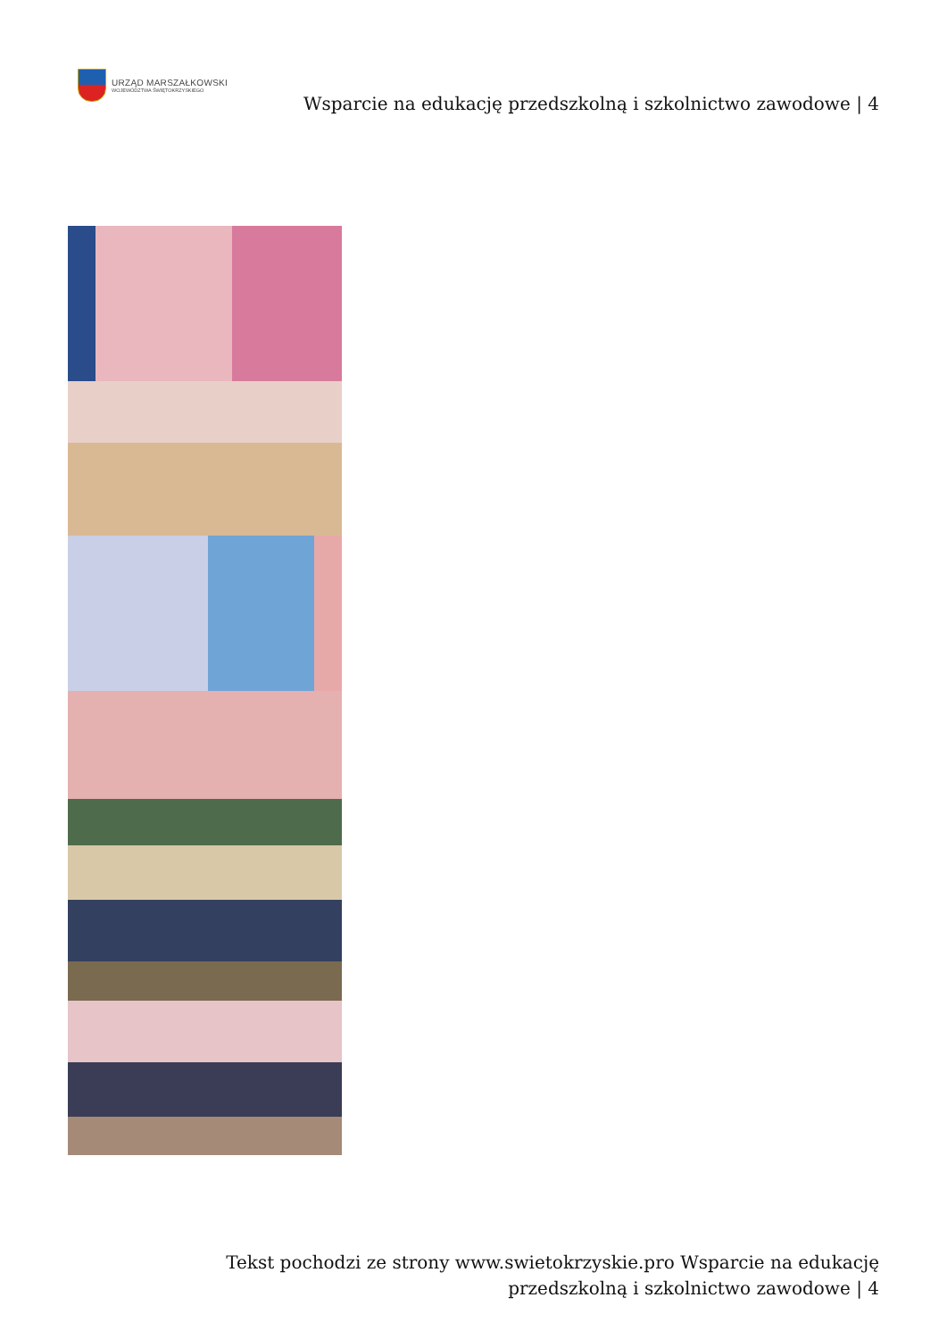URZĄD MARSZAŁKOWSKI
WOJEWÓDZTWA ŚWIĘTOKRZYSKIEGO
Wsparcie na edukację przedszkolną i szkolnictwo zawodowe | 4
Tekst pochodzi ze strony www.swietokrzyskie.pro Wsparcie na edukację przedszkolną i szkolnictwo zawodowe | 4